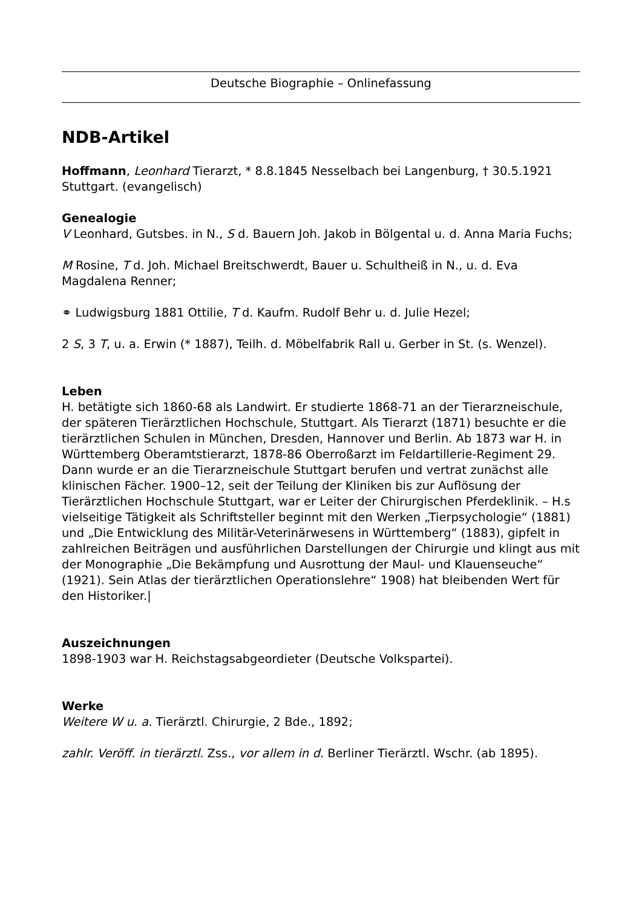Deutsche Biographie – Onlinefassung
NDB-Artikel
Hoffmann, Leonhard Tierarzt, * 8.8.1845 Nesselbach bei Langenburg, † 30.5.1921 Stuttgart. (evangelisch)
Genealogie
V Leonhard, Gutsbes. in N., S d. Bauern Joh. Jakob in Bölgental u. d. Anna Maria Fuchs;
M Rosine, T d. Joh. Michael Breitschwerdt, Bauer u. Schultheiß in N., u. d. Eva Magdalena Renner;
⚭ Ludwigsburg 1881 Ottilie, T d. Kaufm. Rudolf Behr u. d. Julie Hezel;
2 S, 3 T, u. a. Erwin (* 1887), Teilh. d. Möbelfabrik Rall u. Gerber in St. (s. Wenzel).
Leben
H. betätigte sich 1860-68 als Landwirt. Er studierte 1868-71 an der Tierarzneischule, der späteren Tierärztlichen Hochschule, Stuttgart. Als Tierarzt (1871) besuchte er die tierärztlichen Schulen in München, Dresden, Hannover und Berlin. Ab 1873 war H. in Württemberg Oberamtstierarzt, 1878-86 Oberroßarzt im Feldartillerie-Regiment 29. Dann wurde er an die Tierarzneischule Stuttgart berufen und vertrat zunächst alle klinischen Fächer. 1900–12, seit der Teilung der Kliniken bis zur Auflösung der Tierärztlichen Hochschule Stuttgart, war er Leiter der Chirurgischen Pferdeklinik. – H.s vielseitige Tätigkeit als Schriftsteller beginnt mit den Werken „Tierpsychologie“ (1881) und „Die Entwicklung des Militär-Veterinärwesens in Württemberg“ (1883), gipfelt in zahlreichen Beiträgen und ausführlichen Darstellungen der Chirurgie und klingt aus mit der Monographie „Die Bekämpfung und Ausrottung der Maul- und Klauenseuche“ (1921). Sein Atlas der tierärztlichen Operationslehre“ 1908) hat bleibenden Wert für den Historiker.|
Auszeichnungen
1898-1903 war H. Reichstagsabgeordieter (Deutsche Volkspartei).
Werke
Weitere W u. a. Tierärztl. Chirurgie, 2 Bde., 1892;
zahlr. Veröff. in tierärztl. Zss., vor allem in d. Berliner Tierärztl. Wschr. (ab 1895).